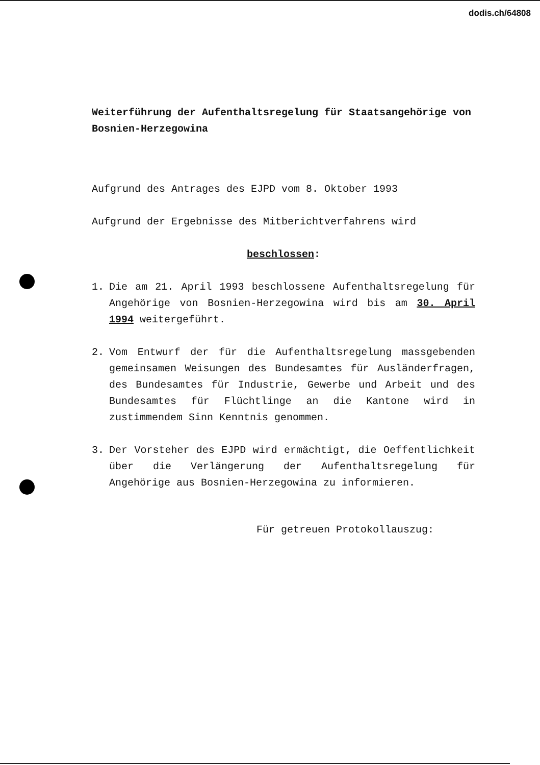dodis.ch/64808
Weiterführung der Aufenthaltsregelung für Staatsangehörige von Bosnien-Herzegowina
Aufgrund des Antrages des EJPD vom 8. Oktober 1993
Aufgrund der Ergebnisse des Mitberichtverfahrens wird
beschlossen:
1. Die am 21. April 1993 beschlossene Aufenthaltsregelung für Angehörige von Bosnien-Herzegowina wird bis am 30. April 1994 weitergeführt.
2. Vom Entwurf der für die Aufenthaltsregelung massgebenden gemeinsamen Weisungen des Bundesamtes für Ausländerfragen, des Bundesamtes für Industrie, Gewerbe und Arbeit und des Bundesamtes für Flüchtlinge an die Kantone wird in zustimmendem Sinn Kenntnis genommen.
3. Der Vorsteher des EJPD wird ermächtigt, die Oeffentlichkeit über die Verlängerung der Aufenthaltsregelung für Angehörige aus Bosnien-Herzegowina zu informieren.
Für getreuen Protokollauszug: